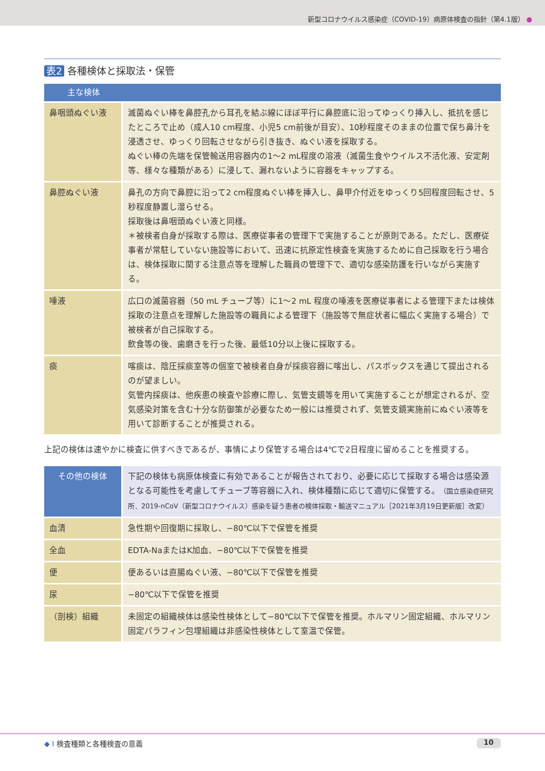新型コロナウイルス感染症（COVID-19）病原体検査の指針（第4.1版） ●
表2 各種検体と採取法・保管
| 主な検体 | |
| --- | --- |
| 鼻咽頭ぬぐい液 | 滅菌ぬぐい棒を鼻腔孔から耳孔を結ぶ線にほぼ平行に鼻腔底に沿ってゆっくり挿入し、抵抗を感じたところで止め（成人10 cm程度、小児5 cm前後が目安）、10秒程度そのままの位置で保ち鼻汁を浸透させ、ゆっくり回転させながら引き抜き、ぬぐい液を採取する。 ぬぐい棒の先端を保管輸送用容器内の1～2 mL程度の溶液（滅菌生食やウイルス不活化液、安定剤等、様々な種類がある）に浸して、漏れないように容器をキャップする。 |
| 鼻腔ぬぐい液 | 鼻孔の方向で鼻腔に沿って2 cm程度ぬぐい棒を挿入し、鼻甲介付近をゆっくり5回程度回転させ、5秒程度静置し湿らせる。 採取後は鼻咽頭ぬぐい液と同様。 ＊被検者自身が採取する際は、医療従事者の管理下で実施することが原則である。ただし、医療従事者が常駐していない施設等において、迅速に抗原定性検査を実施するために自己採取を行う場合は、検体採取に関する注意点等を理解した職員の管理下で、適切な感染防護を行いながら実施する。 |
| 唾液 | 広口の滅菌容器（50 mL チューブ等）に1～2 mL 程度の唾液を医療従事者による管理下または検体採取の注意点を理解した施設等の職員による管理下（施設等で無症状者に幅広く実施する場合）で被検者が自己採取する。 飲食等の後、歯磨きを行った後、最低10分以上後に採取する。 |
| 痰 | 喀痰は、陰圧採痰室等の個室で被検者自身が採痰容器に喀出し、パスボックスを通じて提出されるのが望ましい。 気管内採痰は、他疾患の検査や診療に際し、気管支鏡等を用いて実施することが想定されるが、空気感染対策を含む十分な防御策が必要なため一般には推奨されず、気管支鏡実施前にぬぐい液等を用いて診断することが推奨される。 |
上記の検体は速やかに検査に供すべきであるが、事情により保管する場合は4℃で2日程度に留めることを推奨する。
| その他の検体 | 下記の検体も病原体検査に有効であることが報告されており、必要に応じて採取する場合は感染源となる可能性を考慮してチューブ等容器に入れ、検体種類に応じて適切に保管する。 （国立感染症研究所．2019-nCoV（新型コロナウイルス）感染を疑う患者の検体採取・輸送マニュアル［2021年3月19日更新版］改変） |
| 血清 | 急性期や回復期に採取し、−80℃以下で保管を推奨 |
| 全血 | EDTA-NaまたはK加血、−80℃以下で保管を推奨 |
| 便 | 便あるいは直腸ぬぐい液、−80℃以下で保管を推奨 |
| 尿 | −80℃以下で保管を推奨 |
| （剖検）組織 | 未固定の組織検体は感染性検体として−80℃以下で保管を推奨。ホルマリン固定組織、ホルマリン固定パラフィン包埋組織は非感染性検体として室温で保管。 |
◆ I 検査種類と各種検査の意義 10